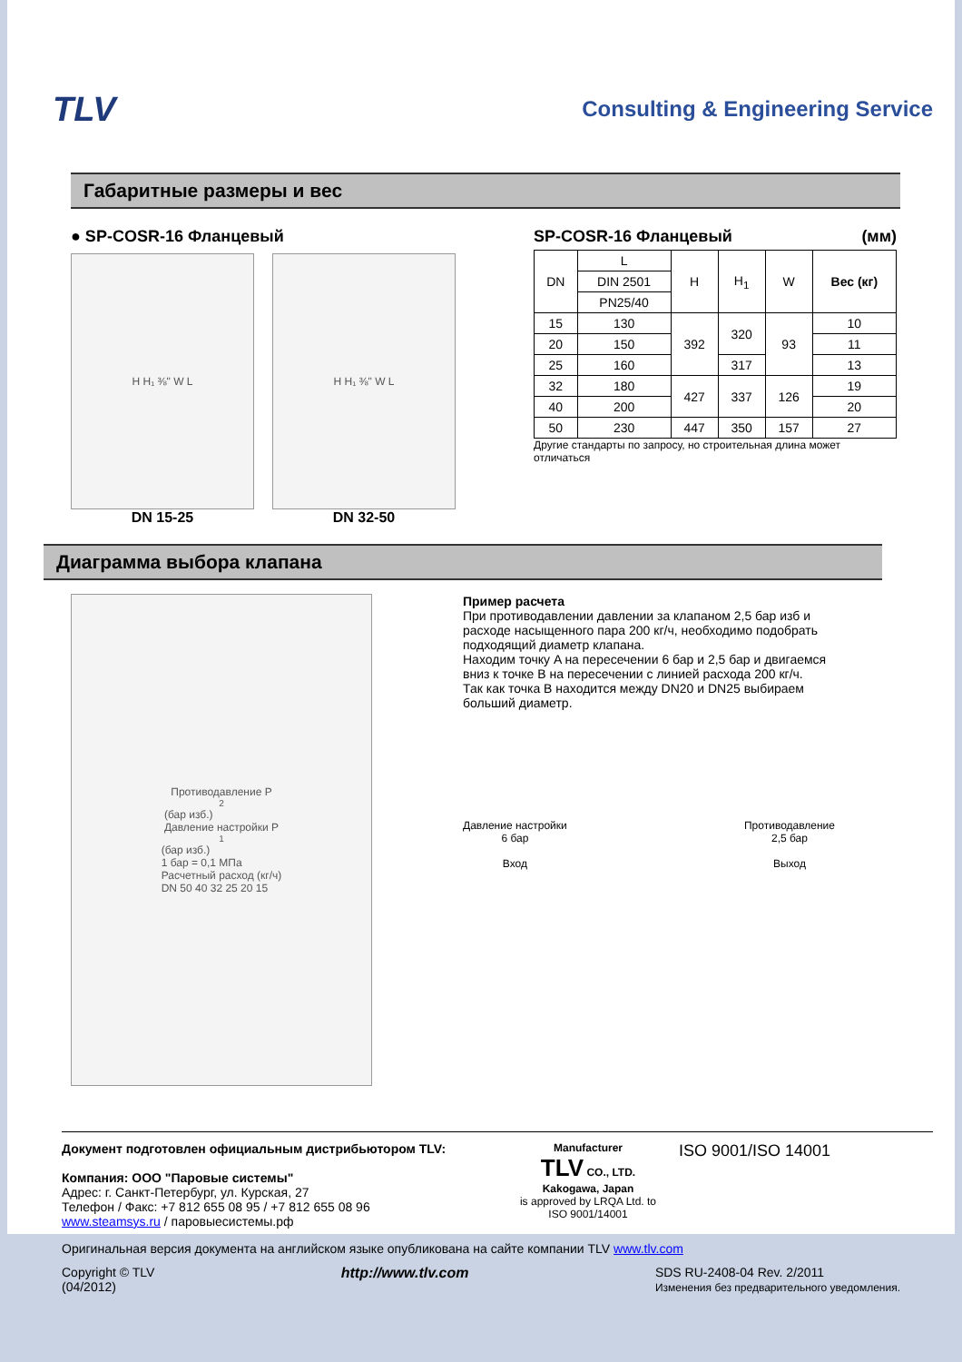TLV
Consulting & Engineering Service
Габаритные размеры и вес
● SP-COSR-16 Фланцевый
H H₁ ⅜" W L
DN 15-25
H H₁ ⅜" W L
DN 32-50
SP-COSR-16 Фланцевый (мм)
| DN | L | H | H<sub>1</sub> | W | Вес (кг) |
| --- | --- | --- | --- | --- | --- |
| | DIN 2501 | | | | |
| | PN25/40 | | | | |
| 15 | 130 | 392 | 320 | 93 | 10 |
| 20 | 150 | | | | 11 |
| 25 | 160 | | 317 | | 13 |
| 32 | 180 | 427 | 337 | 126 | 19 |
| 40 | 200 | | | | 20 |
| 50 | 230 | 447 | 350 | 157 | 27 |
Другие стандарты по запросу, но строительная длина может отличаться
Диаграмма выбора клапана
Противодавление P<sub>2</sub> (бар изб.)
Давление настройки P<sub>1</sub> (бар изб.)
1 бар = 0,1 МПа
Расчетный расход (кг/ч)
DN 50 40 32 25 20 15
Пример расчета
При противодавлении давлении за клапаном 2,5 бар изб и расходе насыщенного пара 200 кг/ч, необходимо подобрать подходящий диаметр клапана.
Находим точку A на пересечении 6 бар и 2,5 бар и двигаемся вниз к точке B на пересечении с линией расхода 200 кг/ч.
Так как точка B находится между DN20 и DN25 выбираем больший диаметр.
Давление настройки
6 бар
Вход
Противодавление
2,5 бар
Выход
Документ подготовлен официальным дистрибьютором TLV:
Компания: ООО "Паровые системы"
Адрес: г. Санкт-Петербург, ул. Курская, 27
Телефон / Факс: +7 812 655 08 95 / +7 812 655 08 96
www.steamsys.ru / паровыесистемы.рф
Manufacturer
TLV CO., LTD.
Kakogawa, Japan
is approved by LRQA Ltd. to ISO 9001/14001
ISO 9001/ISO 14001
Оригинальная версия документа на английском языке опубликована на сайте компании TLV www.tlv.com
Copyright © TLV
(04/2012)
http://www.tlv.com SDS RU-2408-04 Rev. 2/2011
Изменения без предварительного уведомления.